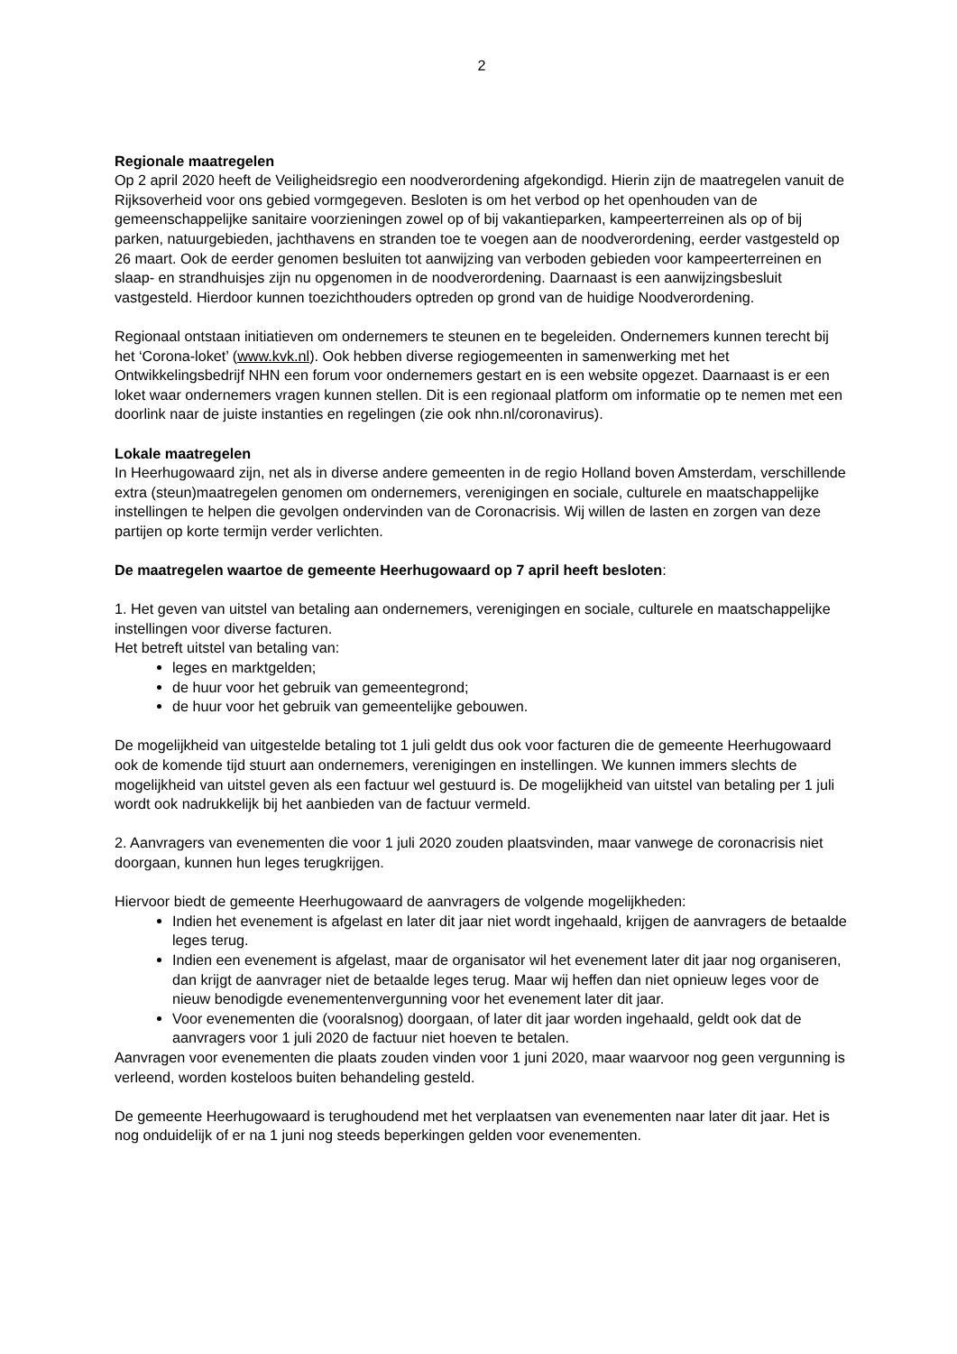2
Regionale maatregelen
Op 2 april 2020 heeft de Veiligheidsregio een noodverordening afgekondigd. Hierin zijn de maatregelen vanuit de Rijksoverheid voor ons gebied vormgegeven. Besloten is om het verbod op het openhouden van de gemeenschappelijke sanitaire voorzieningen zowel op of bij vakantieparken, kampeerterreinen als op of bij parken, natuurgebieden, jachthavens en stranden toe te voegen aan de noodverordening, eerder vastgesteld op 26 maart. Ook de eerder genomen besluiten tot aanwijzing van verboden gebieden voor kampeerterreinen en slaap- en strandhuisjes zijn nu opgenomen in de noodverordening. Daarnaast is een aanwijzingsbesluit vastgesteld. Hierdoor kunnen toezichthouders optreden op grond van de huidige Noodverordening.
Regionaal ontstaan initiatieven om ondernemers te steunen en te begeleiden. Ondernemers kunnen terecht bij het ‘Corona-loket’ (www.kvk.nl). Ook hebben diverse regiogemeenten in samenwerking met het Ontwikkelingsbedrijf NHN een forum voor ondernemers gestart en is een website opgezet. Daarnaast is er een loket waar ondernemers vragen kunnen stellen. Dit is een regionaal platform om informatie op te nemen met een doorlink naar de juiste instanties en regelingen (zie ook nhn.nl/coronavirus).
Lokale maatregelen
In Heerhugowaard zijn, net als in diverse andere gemeenten in de regio Holland boven Amsterdam, verschillende extra (steun)maatregelen genomen om ondernemers, verenigingen en sociale, culturele en maatschappelijke instellingen te helpen die gevolgen ondervinden van de Coronacrisis. Wij willen de lasten en zorgen van deze partijen op korte termijn verder verlichten.
De maatregelen waartoe de gemeente Heerhugowaard op 7 april heeft besloten:
1. Het geven van uitstel van betaling aan ondernemers, verenigingen en sociale, culturele en maatschappelijke instellingen voor diverse facturen.
Het betreft uitstel van betaling van:
leges en marktgelden;
de huur voor het gebruik van gemeentegrond;
de huur voor het gebruik van gemeentelijke gebouwen.
De mogelijkheid van uitgestelde betaling tot 1 juli geldt dus ook voor facturen die de gemeente Heerhugowaard ook de komende tijd stuurt aan ondernemers, verenigingen en instellingen. We kunnen immers slechts de mogelijkheid van uitstel geven als een factuur wel gestuurd is. De mogelijkheid van uitstel van betaling per 1 juli wordt ook nadrukkelijk bij het aanbieden van de factuur vermeld.
2. Aanvragers van evenementen die voor 1 juli 2020 zouden plaatsvinden, maar vanwege de coronacrisis niet doorgaan, kunnen hun leges terugkrijgen.
Hiervoor biedt de gemeente Heerhugowaard de aanvragers de volgende mogelijkheden:
Indien het evenement is afgelast en later dit jaar niet wordt ingehaald, krijgen de aanvragers de betaalde leges terug.
Indien een evenement is afgelast, maar de organisator wil het evenement later dit jaar nog organiseren, dan krijgt de aanvrager niet de betaalde leges terug. Maar wij heffen dan niet opnieuw leges voor de nieuw benodigde evenementenvergunning voor het evenement later dit jaar.
Voor evenementen die (vooralsnog) doorgaan, of later dit jaar worden ingehaald, geldt ook dat de aanvragers voor 1 juli 2020 de factuur niet hoeven te betalen.
Aanvragen voor evenementen die plaats zouden vinden voor 1 juni 2020, maar waarvoor nog geen vergunning is verleend, worden kosteloos buiten behandeling gesteld.
De gemeente Heerhugowaard is terughoudend met het verplaatsen van evenementen naar later dit jaar. Het is nog onduidelijk of er na 1 juni nog steeds beperkingen gelden voor evenementen.